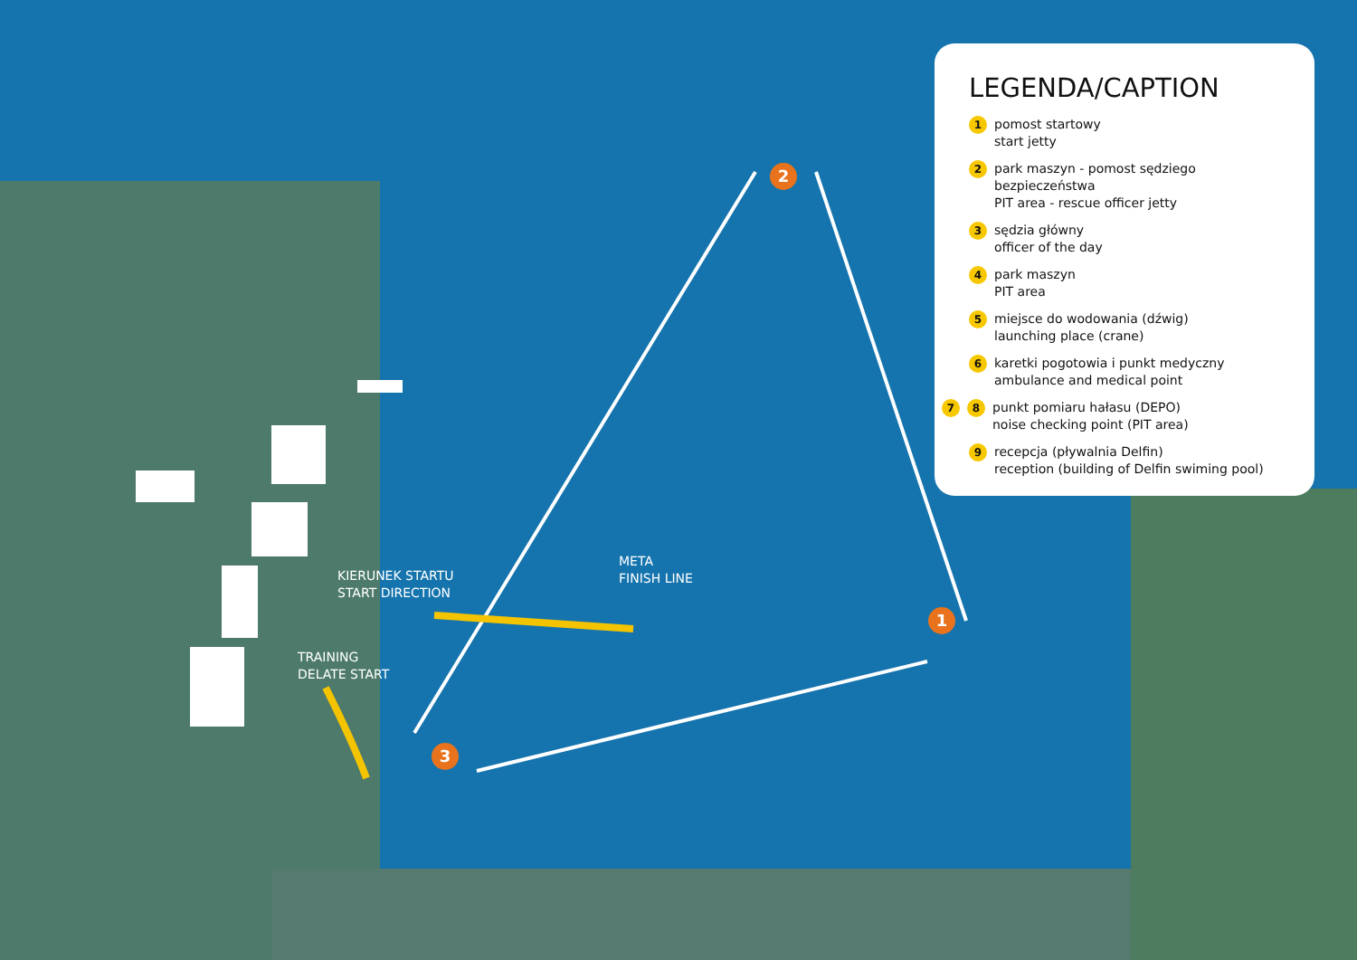2
1
3
META
FINISH LINE
KIERUNEK STARTU
START DIRECTION
TRAINING
DELATE START
LEGENDA/CAPTION
1 pomost startowy
start jetty
2 park maszyn - pomost sędziego bezpieczeństwa
PIT area - rescue officer jetty
3 sędzia główny
officer of the day
4 park maszyn
PIT area
5 miejsce do wodowania (dźwig)
launching place (crane)
6 karetki pogotowia i punkt medyczny
ambulance and medical point
7 8 punkt pomiaru hałasu (DEPO)
noise checking point (PIT area)
9 recepcja (pływalnia Delfin)
reception (building of Delfin swiming pool)